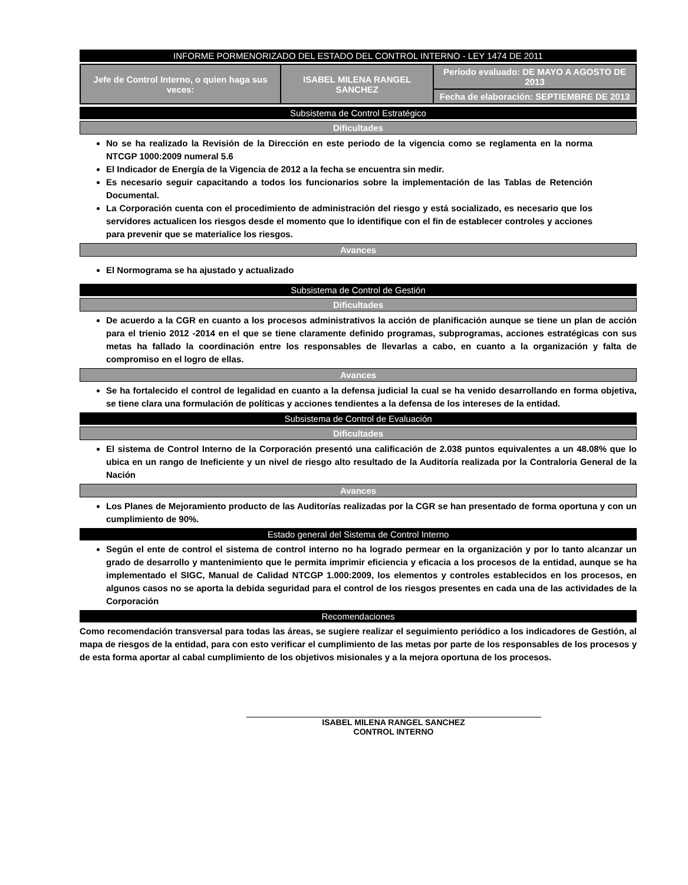INFORME PORMENORIZADO DEL ESTADO DEL CONTROL INTERNO - LEY 1474 DE 2011
| Jefe de Control Interno, o quien haga sus veces: | ISABEL MILENA RANGEL SANCHEZ | Período evaluado: DE MAYO A AGOSTO DE 2013 |
| | | Fecha de elaboración: SEPTIEMBRE DE 2013 |
Subsistema de Control Estratégico
Dificultades
No se ha realizado la Revisión de la Dirección en este periodo de la vigencia como se reglamenta en la norma NTCGP 1000:2009 numeral 5.6
El Indicador de Energía de la Vigencia de 2012 a la fecha se encuentra sin medir.
Es necesario seguir capacitando a todos los funcionarios sobre la implementación de las Tablas de Retención Documental.
La Corporación cuenta con el procedimiento de administración del riesgo y está socializado, es necesario que los servidores actualicen los riesgos desde el momento que lo identifique con el fin de establecer controles y acciones para prevenir que se materialice los riesgos.
Avances
El Normograma se ha ajustado y actualizado
Subsistema de Control de Gestión
Dificultades
De acuerdo a la CGR en cuanto a los procesos administrativos la acción de planificación aunque se tiene un plan de acción para el trienio 2012 -2014 en el que se tiene claramente definido programas, subprogramas, acciones estratégicas con sus metas ha fallado la coordinación entre los responsables de llevarlas a cabo, en cuanto a la organización y falta de compromiso en el logro de ellas.
Avances
Se ha fortalecido el control de legalidad en cuanto a la defensa judicial la cual se ha venido desarrollando en forma objetiva, se tiene clara una formulación de políticas y acciones tendientes a la defensa de los intereses de la entidad.
Subsistema de Control de Evaluación
Dificultades
El sistema de Control Interno de la Corporación presentó una calificación de 2.038 puntos equivalentes a un 48.08% que lo ubica en un rango de Ineficiente y un nivel de riesgo alto resultado de la Auditoría realizada por la Contraloria General de la Nación
Avances
Los Planes de Mejoramiento producto de las Auditorías realizadas por la CGR se han presentado de forma oportuna y con un cumplimiento de 90%.
Estado general del Sistema de Control Interno
Según el ente de control el sistema de control interno no ha logrado permear en la organización y por lo tanto alcanzar un grado de desarrollo y mantenimiento que le permita imprimir eficiencia y eficacia a los procesos de la entidad, aunque se ha implementado el SIGC, Manual de Calidad NTCGP 1.000:2009, los elementos y controles establecidos en los procesos, en algunos casos no se aporta la debida seguridad para el control de los riesgos presentes en cada una de las actividades de la Corporación
Recomendaciones
Como recomendación transversal para todas las áreas, se sugiere realizar el seguimiento periódico a los indicadores de Gestión, al mapa de riesgos de la entidad, para con esto verificar el cumplimiento de las metas por parte de los responsables de los procesos y de esta forma aportar al cabal cumplimiento de los objetivos misionales y a la mejora oportuna de los procesos.
ISABEL MILENA RANGEL SANCHEZ
CONTROL INTERNO